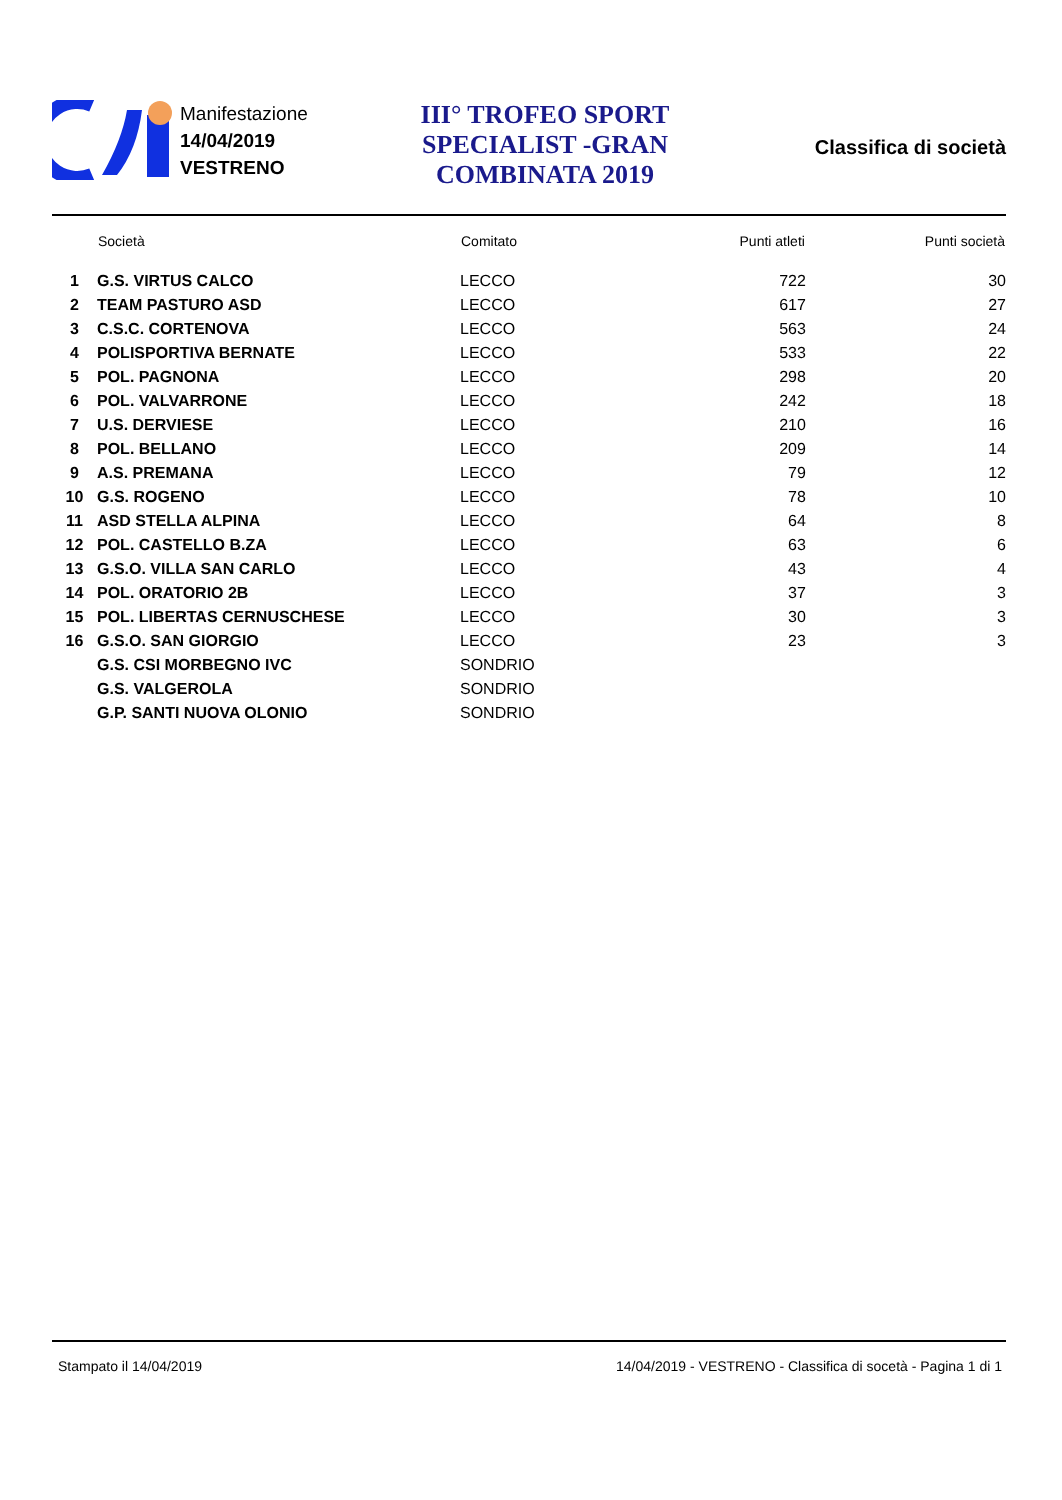Manifestazione
14/04/2019
VESTRENO
III° TROFEO SPORT SPECIALIST -GRAN COMBINATA 2019
Classifica di società
| | Società | Comitato | Punti atleti | Punti società |
| --- | --- | --- | --- | --- |
| 1 | G.S. VIRTUS CALCO | LECCO | 722 | 30 |
| 2 | TEAM PASTURO ASD | LECCO | 617 | 27 |
| 3 | C.S.C. CORTENOVA | LECCO | 563 | 24 |
| 4 | POLISPORTIVA BERNATE | LECCO | 533 | 22 |
| 5 | POL. PAGNONA | LECCO | 298 | 20 |
| 6 | POL. VALVARRONE | LECCO | 242 | 18 |
| 7 | U.S. DERVIESE | LECCO | 210 | 16 |
| 8 | POL. BELLANO | LECCO | 209 | 14 |
| 9 | A.S. PREMANA | LECCO | 79 | 12 |
| 10 | G.S. ROGENO | LECCO | 78 | 10 |
| 11 | ASD STELLA ALPINA | LECCO | 64 | 8 |
| 12 | POL. CASTELLO B.ZA | LECCO | 63 | 6 |
| 13 | G.S.O. VILLA SAN CARLO | LECCO | 43 | 4 |
| 14 | POL. ORATORIO 2B | LECCO | 37 | 3 |
| 15 | POL. LIBERTAS CERNUSCHESE | LECCO | 30 | 3 |
| 16 | G.S.O. SAN GIORGIO | LECCO | 23 | 3 |
| | G.S. CSI MORBEGNO IVC | SONDRIO | | |
| | G.S. VALGEROLA | SONDRIO | | |
| | G.P. SANTI NUOVA OLONIO | SONDRIO | | |
Stampato il 14/04/2019 14/04/2019 - VESTRENO - Classifica di socetà - Pagina 1 di 1